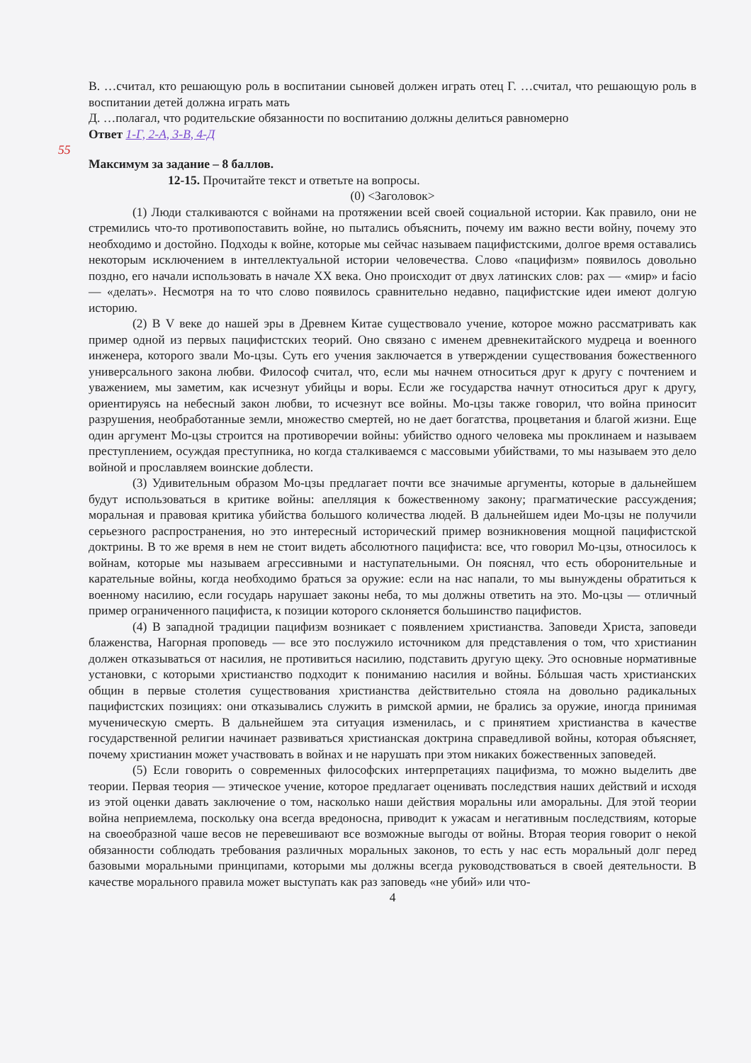55
В. …считал, кто решающую роль в воспитании сыновей должен играть отец Г. …считал, что решающую роль в воспитании детей должна играть мать
Д. …полагал, что родительские обязанности по воспитанию должны делиться равномерно
Ответ 1-Г, 2-А, 3-В, 4-Д
Максимум за задание – 8 баллов.
12-15. Прочитайте текст и ответьте на вопросы.
(0) <Заголовок>
(1) Люди сталкиваются с войнами на протяжении всей своей социальной истории. Как правило, они не стремились что-то противопоставить войне, но пытались объяснить, почему им важно вести войну, почему это необходимо и достойно. Подходы к войне, которые мы сейчас называем пацифистскими, долгое время оставались некоторым исключением в интеллектуальной истории человечества. Слово «пацифизм» появилось довольно поздно, его начали использовать в начале XX века. Оно происходит от двух латинских слов: pax — «мир» и facio — «делать». Несмотря на то что слово появилось сравнительно недавно, пацифистские идеи имеют долгую историю.
(2) В V веке до нашей эры в Древнем Китае существовало учение, которое можно рассматривать как пример одной из первых пацифистских теорий. Оно связано с именем древнекитайского мудреца и военного инженера, которого звали Мо-цзы. Суть его учения заключается в утверждении существования божественного универсального закона любви. Философ считал, что, если мы начнем относиться друг к другу с почтением и уважением, мы заметим, как исчезнут убийцы и воры. Если же государства начнут относиться друг к другу, ориентируясь на небесный закон любви, то исчезнут все войны. Мо-цзы также говорил, что война приносит разрушения, необработанные земли, множество смертей, но не дает богатства, процветания и благой жизни. Еще один аргумент Мо-цзы строится на противоречии войны: убийство одного человека мы проклинаем и называем преступлением, осуждая преступника, но когда сталкиваемся с массовыми убийствами, то мы называем это дело войной и прославляем воинские доблести.
(3) Удивительным образом Мо-цзы предлагает почти все значимые аргументы, которые в дальнейшем будут использоваться в критике войны: апелляция к божественному закону; прагматические рассуждения; моральная и правовая критика убийства большого количества людей. В дальнейшем идеи Мо-цзы не получили серьезного распространения, но это интересный исторический пример возникновения мощной пацифистской доктрины. В то же время в нем не стоит видеть абсолютного пацифиста: все, что говорил Мо-цзы, относилось к войнам, которые мы называем агрессивными и наступательными. Он пояснял, что есть оборонительные и карательные войны, когда необходимо браться за оружие: если на нас напали, то мы вынуждены обратиться к военному насилию, если государь нарушает законы неба, то мы должны ответить на это. Мо-цзы — отличный пример ограниченного пацифиста, к позиции которого склоняется большинство пацифистов.
(4) В западной традиции пацифизм возникает с появлением христианства. Заповеди Христа, заповеди блаженства, Нагорная проповедь — все это послужило источником для представления о том, что христианин должен отказываться от насилия, не противиться насилию, подставить другую щеку. Это основные нормативные установки, с которыми христианство подходит к пониманию насилия и войны. Бóльшая часть христианских общин в первые столетия существования христианства действительно стояла на довольно радикальных пацифистских позициях: они отказывались служить в римской армии, не брались за оружие, иногда принимая мученическую смерть. В дальнейшем эта ситуация изменилась, и с принятием христианства в качестве государственной религии начинает развиваться христианская доктрина справедливой войны, которая объясняет, почему христианин может участвовать в войнах и не нарушать при этом никаких божественных заповедей.
(5) Если говорить о современных философских интерпретациях пацифизма, то можно выделить две теории. Первая теория — этическое учение, которое предлагает оценивать последствия наших действий и исходя из этой оценки давать заключение о том, насколько наши действия моральны или аморальны. Для этой теории война неприемлема, поскольку она всегда вредоносна, приводит к ужасам и негативным последствиям, которые на своеобразной чаше весов не перевешивают все возможные выгоды от войны. Вторая теория говорит о некой обязанности соблюдать требования различных моральных законов, то есть у нас есть моральный долг перед базовыми моральными принципами, которыми мы должны всегда руководствоваться в своей деятельности. В качестве морального правила может выступать как раз заповедь «не убий» или что-
4